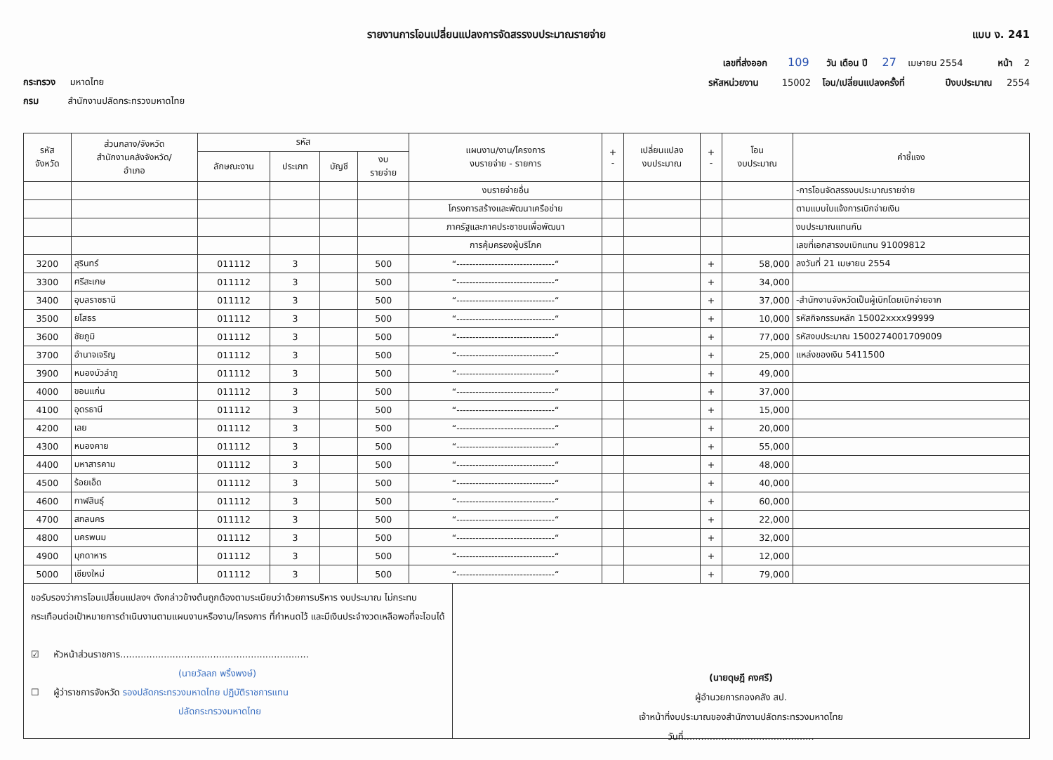รายงานการโอนเปลี่ยนแปลงการจัดสรรงบประมาณรายจ่าย แบบ ง. 241
กระทรวง มหาดไทย
กรม สำนักงานปลัดกระทรวงมหาดไทย
เลขที่ส่งออก 109 วัน เดือน ปี 27 เมษายน 2554 หน้า 2
รหัสหน่วยงาน 15002 โอน/เปลี่ยนแปลงครั้งที่ ปีงบประมาณ 2554
| รหัส จังหวัด | ส่วนกลาง/จังหวัด สำนักงานคลังจังหวัด/ อำเภอ | รหัส | | | | แผนงาน/งาน/โครงการ งบรายจ่าย - รายการ | + - | เปลี่ยนแปลง งบประมาณ | + - | โอน งบประมาณ | คำชี้แจง |
| --- | --- | --- | --- | --- | --- | --- | --- | --- | --- | --- | --- |
| | | ลักษณะงาน | ประเภท | บัญชี | งบ รายจ่าย | | | | | | |
| | | | | | | งบรายจ่ายอื่น | | | | | -การโอนจัดสรรงบประมาณรายจ่าย |
| | | | | | | โครงการสร้างและพัฒนาเครือข่าย | | | | | ตามแบบใบแจ้งการเบิกจ่ายเงิน |
| | | | | | | ภาครัฐและภาคประชาชนเพื่อพัฒนา | | | | | งบประมาณแทนกัน |
| | | | | | | การคุ้มครองผู้บริโภค | | | | | เลขที่เอกสารงบเบิกแทน 91009812 |
| 3200 | สุรินทร์ | 011112 | 3 | | 500 | “-------------------------------“ | | | + | 58,000 | ลงวันที่ 21 เมษายน 2554 |
| 3300 | ศรีสะเกษ | 011112 | 3 | | 500 | “-------------------------------“ | | | + | 34,000 | |
| 3400 | อุบลราชธานี | 011112 | 3 | | 500 | “-------------------------------“ | | | + | 37,000 | -สำนักงานจังหวัดเป็นผู้เบิกโดยเบิกจ่ายจาก |
| 3500 | ยโสธร | 011112 | 3 | | 500 | “-------------------------------“ | | | + | 10,000 | รหัสกิจกรรมหลัก 15002xxxx99999 |
| 3600 | ชัยภูมิ | 011112 | 3 | | 500 | “-------------------------------“ | | | + | 77,000 | รหัสงบประมาณ 1500274001709009 |
| 3700 | อำนาจเจริญ | 011112 | 3 | | 500 | “-------------------------------“ | | | + | 25,000 | แหล่งของเงิน 5411500 |
| 3900 | หนองบัวลำภู | 011112 | 3 | | 500 | “-------------------------------“ | | | + | 49,000 | |
| 4000 | ขอนแก่น | 011112 | 3 | | 500 | “-------------------------------“ | | | + | 37,000 | |
| 4100 | อุดรธานี | 011112 | 3 | | 500 | “-------------------------------“ | | | + | 15,000 | |
| 4200 | เลย | 011112 | 3 | | 500 | “-------------------------------“ | | | + | 20,000 | |
| 4300 | หนองคาย | 011112 | 3 | | 500 | “-------------------------------“ | | | + | 55,000 | |
| 4400 | มหาสารคาม | 011112 | 3 | | 500 | “-------------------------------“ | | | + | 48,000 | |
| 4500 | ร้อยเอ็ด | 011112 | 3 | | 500 | “-------------------------------“ | | | + | 40,000 | |
| 4600 | กาฬสินธุ์ | 011112 | 3 | | 500 | “-------------------------------“ | | | + | 60,000 | |
| 4700 | สกลนคร | 011112 | 3 | | 500 | “-------------------------------“ | | | + | 22,000 | |
| 4800 | นครพนม | 011112 | 3 | | 500 | “-------------------------------“ | | | + | 32,000 | |
| 4900 | มุกดาหาร | 011112 | 3 | | 500 | “-------------------------------“ | | | + | 12,000 | |
| 5000 | เชียงใหม่ | 011112 | 3 | | 500 | “-------------------------------“ | | | + | 79,000 | |
ขอรับรองว่าการโอนเปลี่ยนแปลงฯ ดังกล่าวข้างต้นถูกต้องตามระเบียบว่าด้วยการบริหาร งบประมาณ ไม่กระทบกระเทือนต่อเป้าหมายการดำเนินงานตามแผนงานหรืองาน/โครงการ ที่กำหนดไว้ และมีเงินประจำงวดเหลือพอที่จะโอนได้
☑ หัวหน้าส่วนราชการ.................................................................
(นายวัลลภ พริ้งพงษ์)
☐ ผู้ว่าราชการจังหวัด รองปลัดกระทรวงมหาดไทย ปฏิบัติราชการแทน
ปลัดกระทรวงมหาดไทย
(นายดุษฎี คงศรี)
ผู้อำนวยการกองคลัง สป.
เจ้าหน้าที่งบประมาณของสำนักงานปลัดกระทรวงมหาดไทย
วันที่.............................................